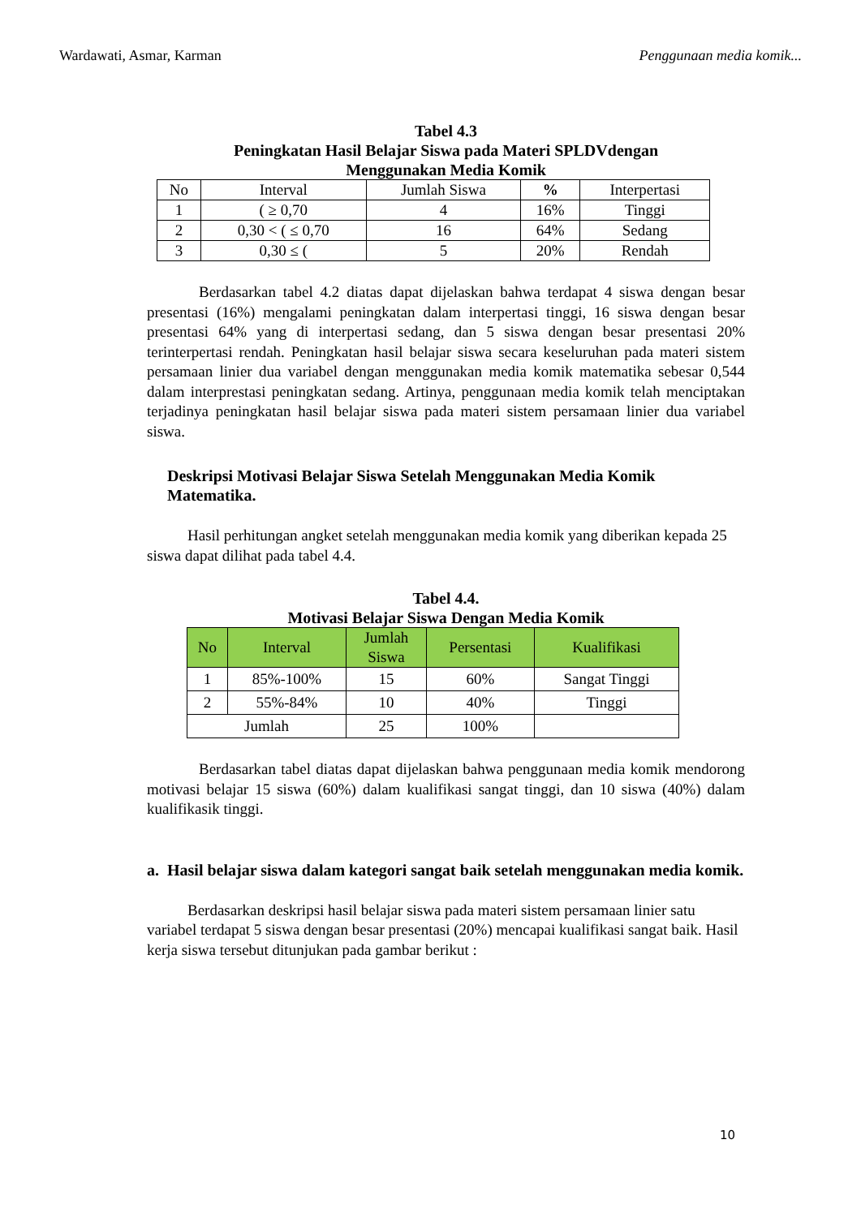Wardawati, Asmar, Karman Penggunaan media komik...
Tabel 4.3
Peningkatan Hasil Belajar Siswa pada Materi SPLDVdengan
Menggunakan Media Komik
| No | Interval | Jumlah Siswa | % | Interpertasi |
| --- | --- | --- | --- | --- |
| 1 | ( ≥ 0,70 | 4 | 16% | Tinggi |
| 2 | 0,30 < ( ≤ 0,70 | 16 | 64% | Sedang |
| 3 | 0,30 ≤ ( | 5 | 20% | Rendah |
Berdasarkan tabel 4.2 diatas dapat dijelaskan bahwa terdapat 4 siswa dengan besar presentasi (16%) mengalami peningkatan dalam interpertasi tinggi, 16 siswa dengan besar presentasi 64% yang di interpertasi sedang, dan 5 siswa dengan besar presentasi 20% terinterpertasi rendah. Peningkatan hasil belajar siswa secara keseluruhan pada materi sistem persamaan linier dua variabel dengan menggunakan media komik matematika sebesar 0,544 dalam interprestasi peningkatan sedang. Artinya, penggunaan media komik telah menciptakan terjadinya peningkatan hasil belajar siswa pada materi sistem persamaan linier dua variabel siswa.
Deskripsi Motivasi Belajar Siswa Setelah Menggunakan Media Komik Matematika.
Hasil perhitungan angket setelah menggunakan media komik yang diberikan kepada 25 siswa dapat dilihat pada tabel 4.4.
Tabel 4.4.
Motivasi Belajar Siswa Dengan Media Komik
| No | Interval | Jumlah Siswa | Persentasi | Kualifikasi |
| --- | --- | --- | --- | --- |
| 1 | 85%-100% | 15 | 60% | Sangat Tinggi |
| 2 | 55%-84% | 10 | 40% | Tinggi |
| Jumlah | | 25 | 100% | |
Berdasarkan tabel diatas dapat dijelaskan bahwa penggunaan media komik mendorong motivasi belajar 15 siswa (60%) dalam kualifikasi sangat tinggi, dan 10 siswa (40%) dalam kualifikasik tinggi.
a. Hasil belajar siswa dalam kategori sangat baik setelah menggunakan media komik.
Berdasarkan deskripsi hasil belajar siswa pada materi sistem persamaan linier satu variabel terdapat 5 siswa dengan besar presentasi (20%) mencapai kualifikasi sangat baik. Hasil kerja siswa tersebut ditunjukan pada gambar berikut :
10